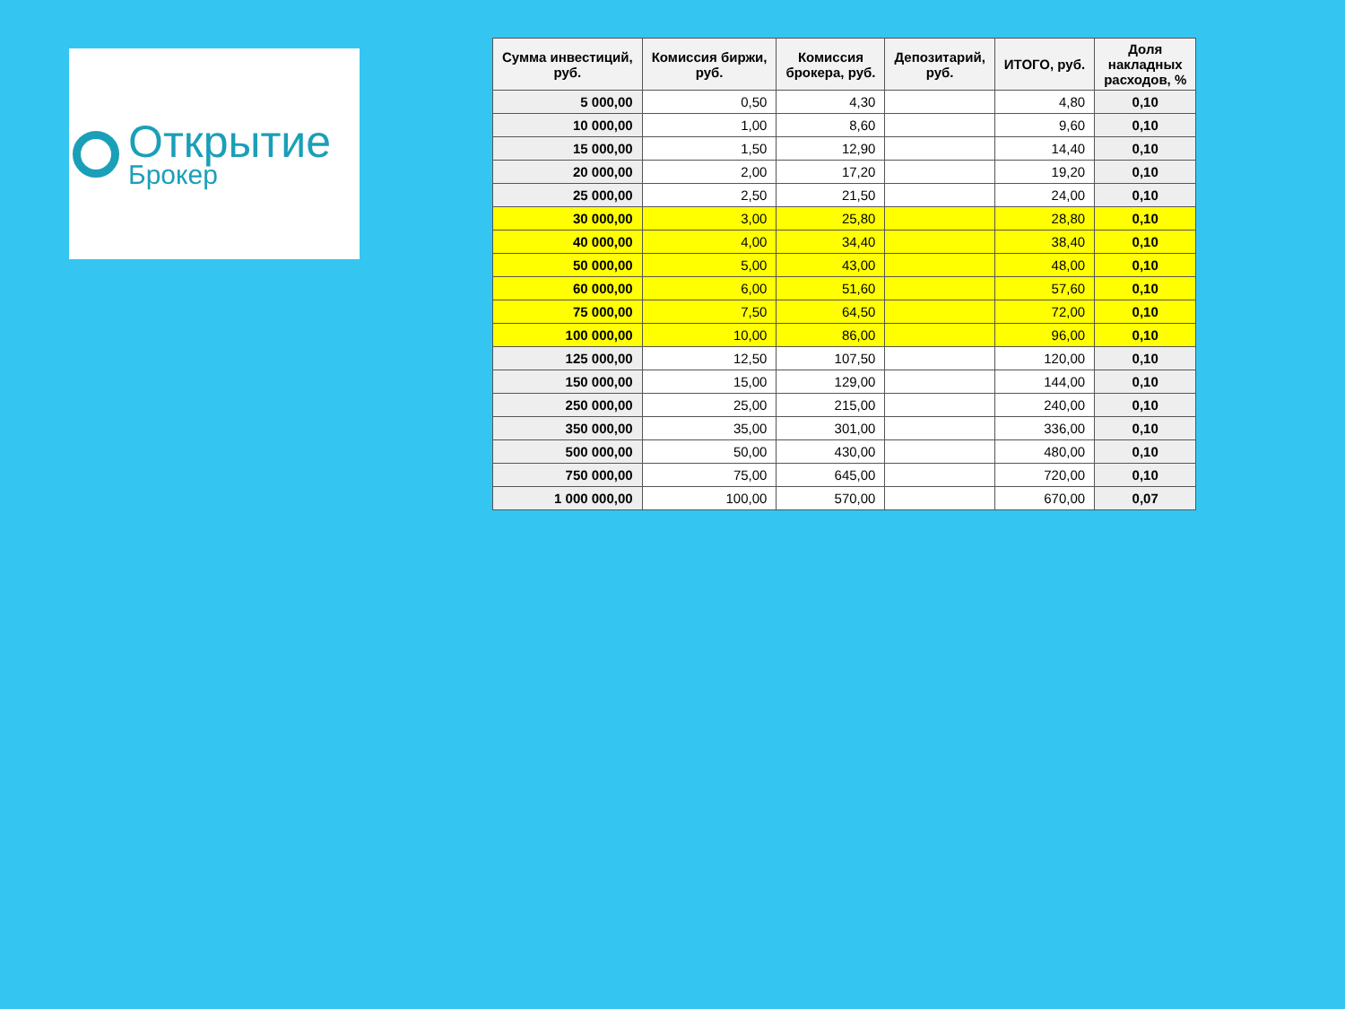Открытие
Брокер
| Сумма инвестиций, руб. | Комиссия биржи, руб. | Комиссия брокера, руб. | Депозитарий, руб. | ИТОГО, руб. | Доля накладных расходов, % |
| --- | --- | --- | --- | --- | --- |
| 5 000,00 | 0,50 | 4,30 | | 4,80 | 0,10 |
| 10 000,00 | 1,00 | 8,60 | | 9,60 | 0,10 |
| 15 000,00 | 1,50 | 12,90 | | 14,40 | 0,10 |
| 20 000,00 | 2,00 | 17,20 | | 19,20 | 0,10 |
| 25 000,00 | 2,50 | 21,50 | | 24,00 | 0,10 |
| 30 000,00 | 3,00 | 25,80 | | 28,80 | 0,10 |
| 40 000,00 | 4,00 | 34,40 | | 38,40 | 0,10 |
| 50 000,00 | 5,00 | 43,00 | | 48,00 | 0,10 |
| 60 000,00 | 6,00 | 51,60 | | 57,60 | 0,10 |
| 75 000,00 | 7,50 | 64,50 | | 72,00 | 0,10 |
| 100 000,00 | 10,00 | 86,00 | | 96,00 | 0,10 |
| 125 000,00 | 12,50 | 107,50 | | 120,00 | 0,10 |
| 150 000,00 | 15,00 | 129,00 | | 144,00 | 0,10 |
| 250 000,00 | 25,00 | 215,00 | | 240,00 | 0,10 |
| 350 000,00 | 35,00 | 301,00 | | 336,00 | 0,10 |
| 500 000,00 | 50,00 | 430,00 | | 480,00 | 0,10 |
| 750 000,00 | 75,00 | 645,00 | | 720,00 | 0,10 |
| 1 000 000,00 | 100,00 | 570,00 | | 670,00 | 0,07 |